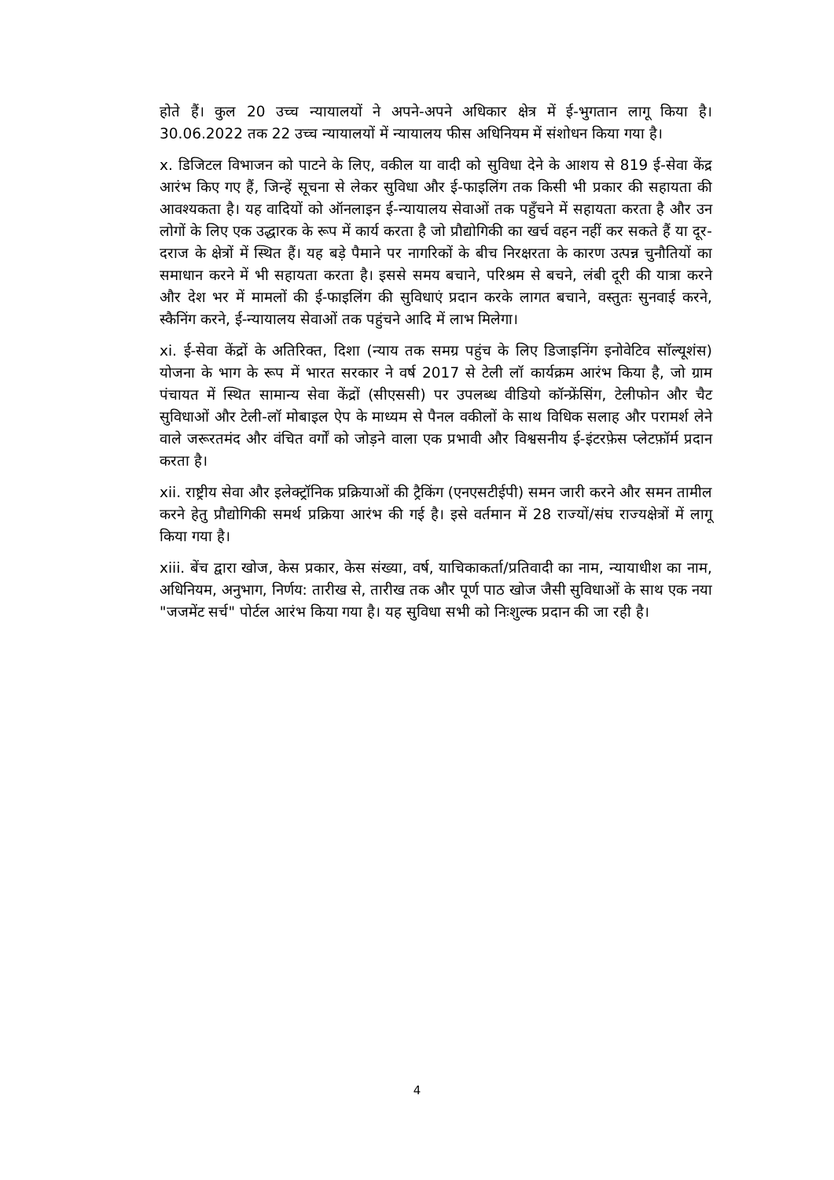होते हैं। कुल 20 उच्च न्यायालयों ने अपने-अपने अधिकार क्षेत्र में ई-भुगतान लागू किया है। 30.06.2022 तक 22 उच्च न्यायालयों में न्यायालय फीस अधिनियम में संशोधन किया गया है।
x. डिजिटल विभाजन को पाटने के लिए, वकील या वादी को सुविधा देने के आशय से 819 ई-सेवा केंद्र आरंभ किए गए हैं, जिन्हें सूचना से लेकर सुविधा और ई-फाइलिंग तक किसी भी प्रकार की सहायता की आवश्यकता है। यह वादियों को ऑनलाइन ई-न्यायालय सेवाओं तक पहुँचने में सहायता करता है और उन लोगों के लिए एक उद्धारक के रूप में कार्य करता है जो प्रौद्योगिकी का खर्च वहन नहीं कर सकते हैं या दूर-दराज के क्षेत्रों में स्थित हैं। यह बड़े पैमाने पर नागरिकों के बीच निरक्षरता के कारण उत्पन्न चुनौतियों का समाधान करने में भी सहायता करता है। इससे समय बचाने, परिश्रम से बचने, लंबी दूरी की यात्रा करने और देश भर में मामलों की ई-फाइलिंग की सुविधाएं प्रदान करके लागत बचाने, वस्तुतः सुनवाई करने, स्कैनिंग करने, ई-न्यायालय सेवाओं तक पहुंचने आदि में लाभ मिलेगा।
xi. ई-सेवा केंद्रों के अतिरिक्त, दिशा (न्याय तक समग्र पहुंच के लिए डिजाइनिंग इनोवेटिव सॉल्यूशंस) योजना के भाग के रूप में भारत सरकार ने वर्ष 2017 से टेली लॉ कार्यक्रम आरंभ किया है, जो ग्राम पंचायत में स्थित सामान्य सेवा केंद्रों (सीएससी) पर उपलब्ध वीडियो कॉन्फ्रेंसिंग, टेलीफोन और चैट सुविधाओं और टेली-लॉ मोबाइल ऐप के माध्यम से पैनल वकीलों के साथ विधिक सलाह और परामर्श लेने वाले जरूरतमंद और वंचित वर्गों को जोड़ने वाला एक प्रभावी और विश्वसनीय ई-इंटरफ़ेस प्लेटफ़ॉर्म प्रदान करता है।
xii. राष्ट्रीय सेवा और इलेक्ट्रॉनिक प्रक्रियाओं की ट्रैकिंग (एनएसटीईपी) समन जारी करने और समन तामील करने हेतु प्रौद्योगिकी समर्थ प्रक्रिया आरंभ की गई है। इसे वर्तमान में 28 राज्यों/संघ राज्यक्षेत्रों में लागू किया गया है।
xiii. बेंच द्वारा खोज, केस प्रकार, केस संख्या, वर्ष, याचिकाकर्ता/प्रतिवादी का नाम, न्यायाधीश का नाम, अधिनियम, अनुभाग, निर्णय: तारीख से, तारीख तक और पूर्ण पाठ खोज जैसी सुविधाओं के साथ एक नया "जजमेंट सर्च" पोर्टल आरंभ किया गया है। यह सुविधा सभी को निःशुल्क प्रदान की जा रही है।
4